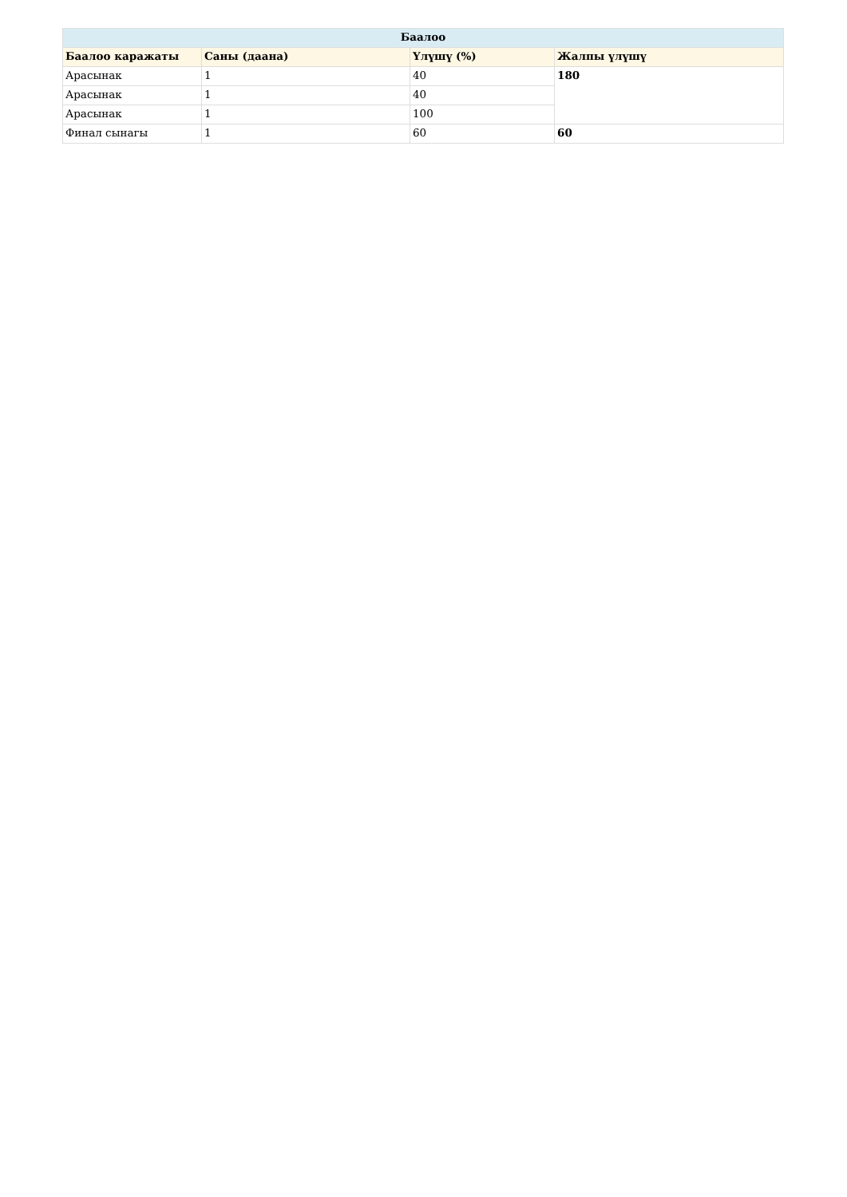| Баалоо | | | |
| --- | --- | --- | --- |
| Баалоо каражаты | Саны (даана) | Үлүшү (%) | Жалпы үлүшү |
| Арасынак | 1 | 40 | 180 |
| Арасынак | 1 | 40 | |
| Арасынак | 1 | 100 | |
| Финал сынагы | 1 | 60 | 60 |